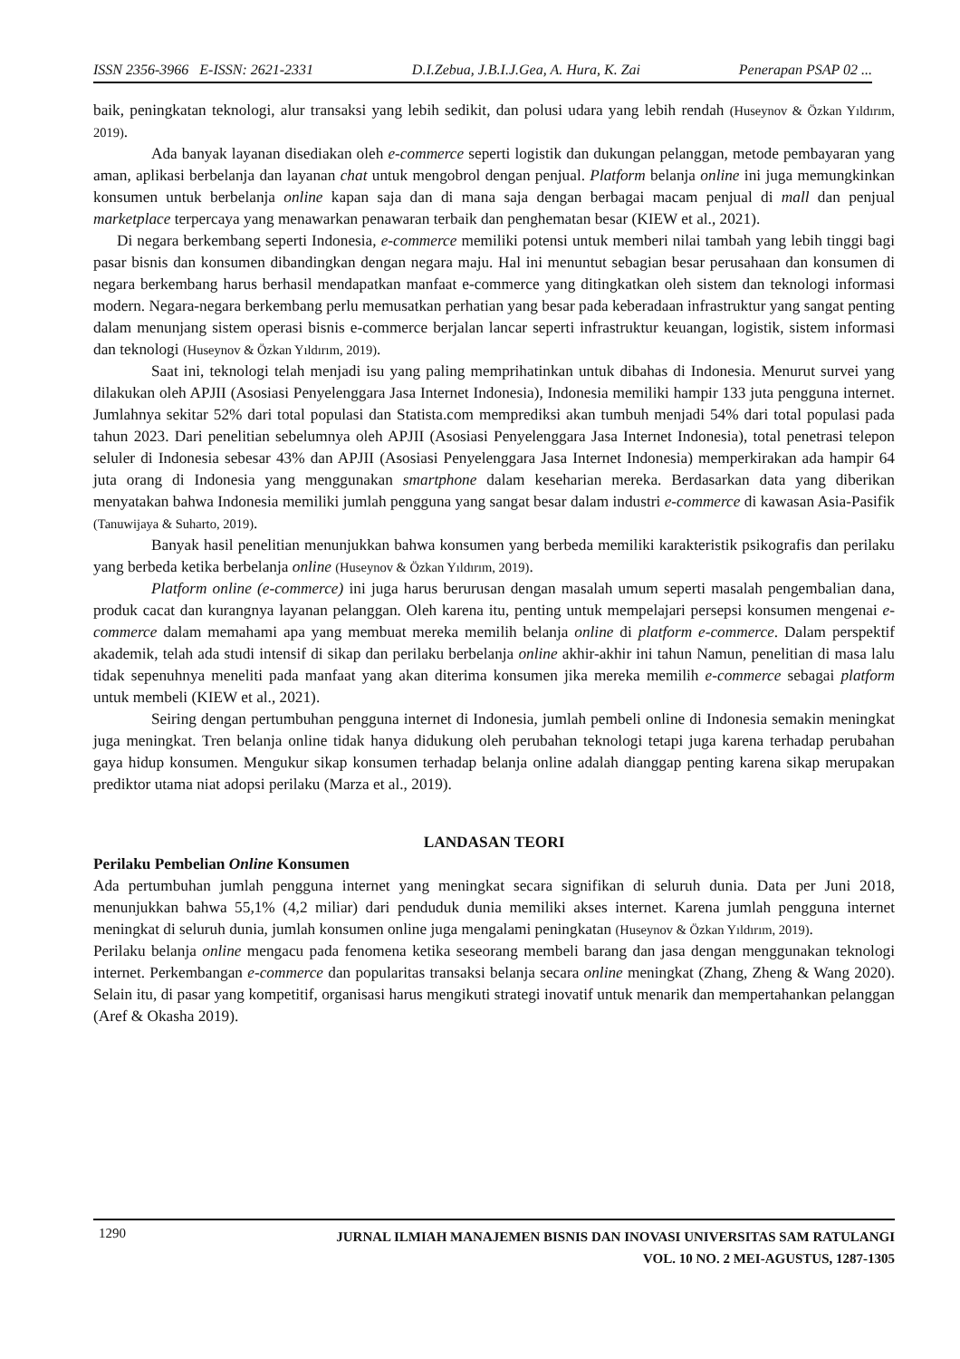ISSN 2356-3966 E-ISSN: 2621-2331 D.I.Zebua, J.B.I.J.Gea, A. Hura, K. Zai Penerapan PSAP 02 ...
baik, peningkatan teknologi, alur transaksi yang lebih sedikit, dan polusi udara yang lebih rendah (Huseynov & Özkan Yıldırım, 2019).
Ada banyak layanan disediakan oleh e-commerce seperti logistik dan dukungan pelanggan, metode pembayaran yang aman, aplikasi berbelanja dan layanan chat untuk mengobrol dengan penjual. Platform belanja online ini juga memungkinkan konsumen untuk berbelanja online kapan saja dan di mana saja dengan berbagai macam penjual di mall dan penjual marketplace terpercaya yang menawarkan penawaran terbaik dan penghematan besar (KIEW et al., 2021).
Di negara berkembang seperti Indonesia, e-commerce memiliki potensi untuk memberi nilai tambah yang lebih tinggi bagi pasar bisnis dan konsumen dibandingkan dengan negara maju. Hal ini menuntut sebagian besar perusahaan dan konsumen di negara berkembang harus berhasil mendapatkan manfaat e-commerce yang ditingkatkan oleh sistem dan teknologi informasi modern. Negara-negara berkembang perlu memusatkan perhatian yang besar pada keberadaan infrastruktur yang sangat penting dalam menunjang sistem operasi bisnis e-commerce berjalan lancar seperti infrastruktur keuangan, logistik, sistem informasi dan teknologi (Huseynov & Özkan Yıldırım, 2019).
Saat ini, teknologi telah menjadi isu yang paling memprihatinkan untuk dibahas di Indonesia. Menurut survei yang dilakukan oleh APJII (Asosiasi Penyelenggara Jasa Internet Indonesia), Indonesia memiliki hampir 133 juta pengguna internet. Jumlahnya sekitar 52% dari total populasi dan Statista.com memprediksi akan tumbuh menjadi 54% dari total populasi pada tahun 2023. Dari penelitian sebelumnya oleh APJII (Asosiasi Penyelenggara Jasa Internet Indonesia), total penetrasi telepon seluler di Indonesia sebesar 43% dan APJII (Asosiasi Penyelenggara Jasa Internet Indonesia) memperkirakan ada hampir 64 juta orang di Indonesia yang menggunakan smartphone dalam keseharian mereka. Berdasarkan data yang diberikan menyatakan bahwa Indonesia memiliki jumlah pengguna yang sangat besar dalam industri e-commerce di kawasan Asia-Pasifik (Tanuwijaya & Suharto, 2019).
Banyak hasil penelitian menunjukkan bahwa konsumen yang berbeda memiliki karakteristik psikografis dan perilaku yang berbeda ketika berbelanja online (Huseynov & Özkan Yıldırım, 2019).
Platform online (e-commerce) ini juga harus berurusan dengan masalah umum seperti masalah pengembalian dana, produk cacat dan kurangnya layanan pelanggan. Oleh karena itu, penting untuk mempelajari persepsi konsumen mengenai e-commerce dalam memahami apa yang membuat mereka memilih belanja online di platform e-commerce. Dalam perspektif akademik, telah ada studi intensif di sikap dan perilaku berbelanja online akhir-akhir ini tahun Namun, penelitian di masa lalu tidak sepenuhnya meneliti pada manfaat yang akan diterima konsumen jika mereka memilih e-commerce sebagai platform untuk membeli (KIEW et al., 2021).
Seiring dengan pertumbuhan pengguna internet di Indonesia, jumlah pembeli online di Indonesia semakin meningkat juga meningkat. Tren belanja online tidak hanya didukung oleh perubahan teknologi tetapi juga karena terhadap perubahan gaya hidup konsumen. Mengukur sikap konsumen terhadap belanja online adalah dianggap penting karena sikap merupakan prediktor utama niat adopsi perilaku (Marza et al., 2019).
LANDASAN TEORI
Perilaku Pembelian Online Konsumen
Ada pertumbuhan jumlah pengguna internet yang meningkat secara signifikan di seluruh dunia. Data per Juni 2018, menunjukkan bahwa 55,1% (4,2 miliar) dari penduduk dunia memiliki akses internet. Karena jumlah pengguna internet meningkat di seluruh dunia, jumlah konsumen online juga mengalami peningkatan (Huseynov & Özkan Yıldırım, 2019).
Perilaku belanja online mengacu pada fenomena ketika seseorang membeli barang dan jasa dengan menggunakan teknologi internet. Perkembangan e-commerce dan popularitas transaksi belanja secara online meningkat (Zhang, Zheng & Wang 2020). Selain itu, di pasar yang kompetitif, organisasi harus mengikuti strategi inovatif untuk menarik dan mempertahankan pelanggan (Aref & Okasha 2019).
1290
JURNAL ILMIAH MANAJEMEN BISNIS DAN INOVASI UNIVERSITAS SAM RATULANGI
VOL. 10 NO. 2 MEI-AGUSTUS, 1287-1305